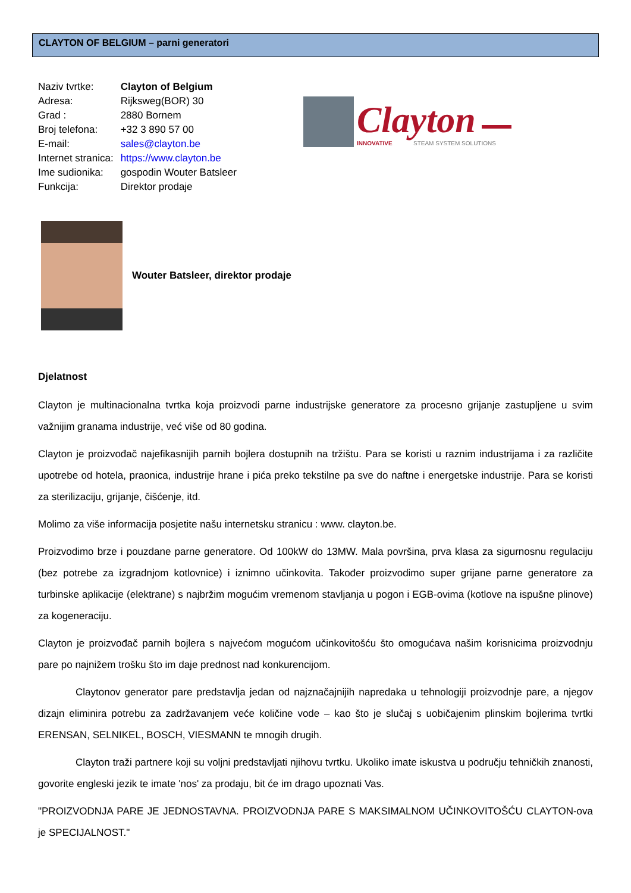CLAYTON OF BELGIUM – parni generatori
| Naziv tvrtke: | Clayton of Belgium |
| Adresa: | Rijksweg(BOR) 30 |
| Grad : | 2880 Bornem |
| Broj telefona: | +32 3 890 57 00 |
| E-mail: | sales@clayton.be |
| Internet stranica: | https://www.clayton.be |
| Ime sudionika: | gospodin Wouter Batsleer |
| Funkcija: | Direktor prodaje |
Clayton
INNOVATIVE
STEAM SYSTEM SOLUTIONS
Wouter Batsleer, direktor prodaje
Djelatnost
Clayton je multinacionalna tvrtka koja proizvodi parne industrijske generatore za procesno grijanje zastupljene u svim važnijim granama industrije, već više od 80 godina.
Clayton je proizvođač najefikasnijih parnih bojlera dostupnih na tržištu. Para se koristi u raznim industrijama i za različite upotrebe od hotela, praonica, industrije hrane i pića preko tekstilne pa sve do naftne i energetske industrije. Para se koristi za sterilizaciju, grijanje, čišćenje, itd.
Molimo za više informacija posjetite našu internetsku stranicu : www. clayton.be.
Proizvodimo brze i pouzdane parne generatore. Od 100kW do 13MW. Mala površina, prva klasa za sigurnosnu regulaciju (bez potrebe za izgradnjom kotlovnice) i iznimno učinkovita. Također proizvodimo super grijane parne generatore za turbinske aplikacije (elektrane) s najbržim mogućim vremenom stavljanja u pogon i EGB-ovima (kotlove na ispušne plinove) za kogeneraciju.
Clayton je proizvođač parnih bojlera s najvećom mogućom učinkovitošću što omogućava našim korisnicima proizvodnju pare po najnižem trošku što im daje prednost nad konkurencijom.
Claytonov generator pare predstavlja jedan od najznačajnijih napredaka u tehnologiji proizvodnje pare, a njegov dizajn eliminira potrebu za zadržavanjem veće količine vode – kao što je slučaj s uobičajenim plinskim bojlerima tvrtki ERENSAN, SELNIKEL, BOSCH, VIESMANN te mnogih drugih.
Clayton traži partnere koji su voljni predstavljati njihovu tvrtku. Ukoliko imate iskustva u području tehničkih znanosti, govorite engleski jezik te imate 'nos' za prodaju, bit će im drago upoznati Vas.
"PROIZVODNJA PARE JE JEDNOSTAVNA. PROIZVODNJA PARE S MAKSIMALNOM UČINKOVITOŠĆU CLAYTON-ova je SPECIJALNOST."